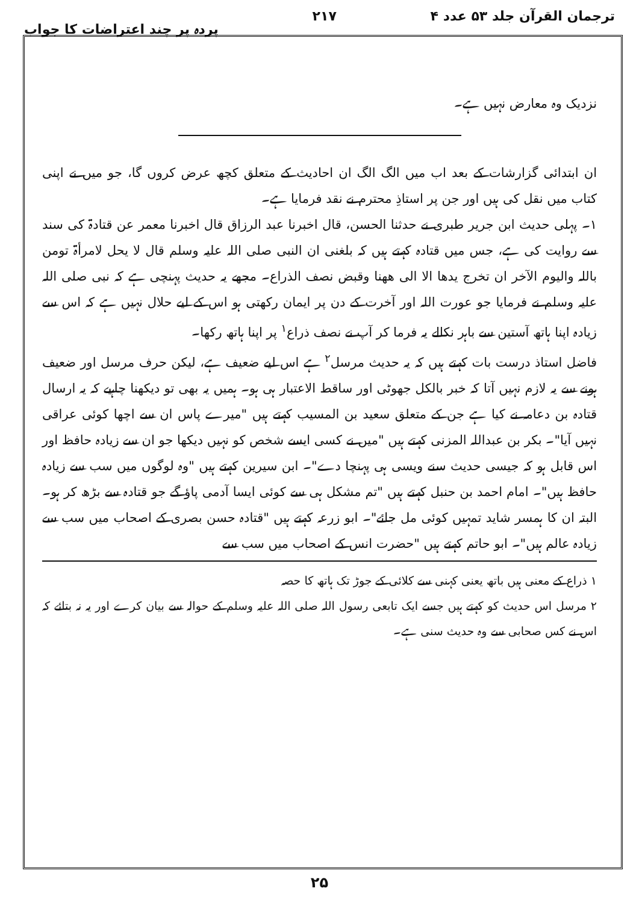ترجمان القرآن جلد ۵۳ عدد ۴ ۲۱۷ پردہ پر چند اعتراضات کا جواب
نزدیک وہ معارض نہیں ہے۔
ان ابتدائی گزارشات کے بعد اب میں الگ الگ ان احادیث کے متعلق کچھ عرض کروں گا، جو میں نے اپنی کتاب میں نقل کی ہیں اور جن پر استاذِ محترم نے نقد فرمایا ہے۔
۱۔ پہلی حدیث ابن جریر طبری نے حدثنا الحسن، قال اخبرنا عبد الرزاق قال اخبرنا معمر عن قتادۃ کی سند سے روایت کی ہے، جس میں قتادہ کہتے ہیں کہ بلغنی ان النبی صلی اللہ علیہ وسلم قال لا یحل لامرأۃ تومن باللہ والیوم الآخر ان تخرج یدھا الا الی ھھنا وقبض نصف الذراع۔ مجھے یہ حدیث پہنچی ہے کہ نبی صلی اللہ علیہ وسلم نے فرمایا جو عورت اللہ اور آخرت کے دن پر ایمان رکھتی ہو اس کے لیے حلال نہیں ہے کہ اس سے زیادہ اپنا ہاتھ آستین سے باہر نکالے یہ فرما کر آپ نے نصف ذراع<sup>۱</sup> پر اپنا ہاتھ رکھا۔
فاضل استاذ درست بات کہتے ہیں کہ یہ حدیث مرسل<sup>۲</sup> ہے اس لیے ضعیف ہے، لیکن حرف مرسل اور ضعیف ہونے سے یہ لازم نہیں آتا کہ خبر بالکل جھوٹی اور ساقط الاعتبار ہی ہو۔ ہمیں یہ بھی تو دیکھنا چاہیے کہ یہ ارسال قتادہ بن دعامہ نے کیا ہے جن کے متعلق سعید بن المسیب کہتے ہیں "میرے پاس ان سے اچھا کوئی عراقی نہیں آیا"۔ بکر بن عبداللہ المزنی کہتے ہیں "میں نے کسی ایسے شخص کو نہیں دیکھا جو ان سے زیادہ حافظ اور اس قابل ہو کہ جیسی حدیث سنے ویسی ہی پہنچا دے"۔ ابن سیرین کہتے ہیں "وہ لوگوں میں سب سے زیادہ حافظ ہیں"۔ امام احمد بن حنبل کہتے ہیں "تم مشکل ہی سے کوئی ایسا آدمی پاؤ گے جو قتادہ سے بڑھ کر ہو۔ البتہ ان کا ہمسر شاید تمہیں کوئی مل جائے"۔ ابو زرعہ کہتے ہیں "قتادہ حسن بصری کے اصحاب میں سب سے زیادہ عالم ہیں"۔ ابو حاتم کہتے ہیں "حضرت انس کے اصحاب میں سب سے
۱ ذراع کے معنی ہیں باتھ یعنی کہنی سے کلائی کے جوڑ تک ہاتھ کا حصہ
۲ مرسل اس حدیث کو کہتے ہیں جسے ایک تابعی رسول اللہ صلی اللہ علیہ وسلم کے حوالہ سے بیان کرے اور یہ نہ بتائے کہ اس نے کس صحابی سے وہ حدیث سنی ہے۔
۲۵